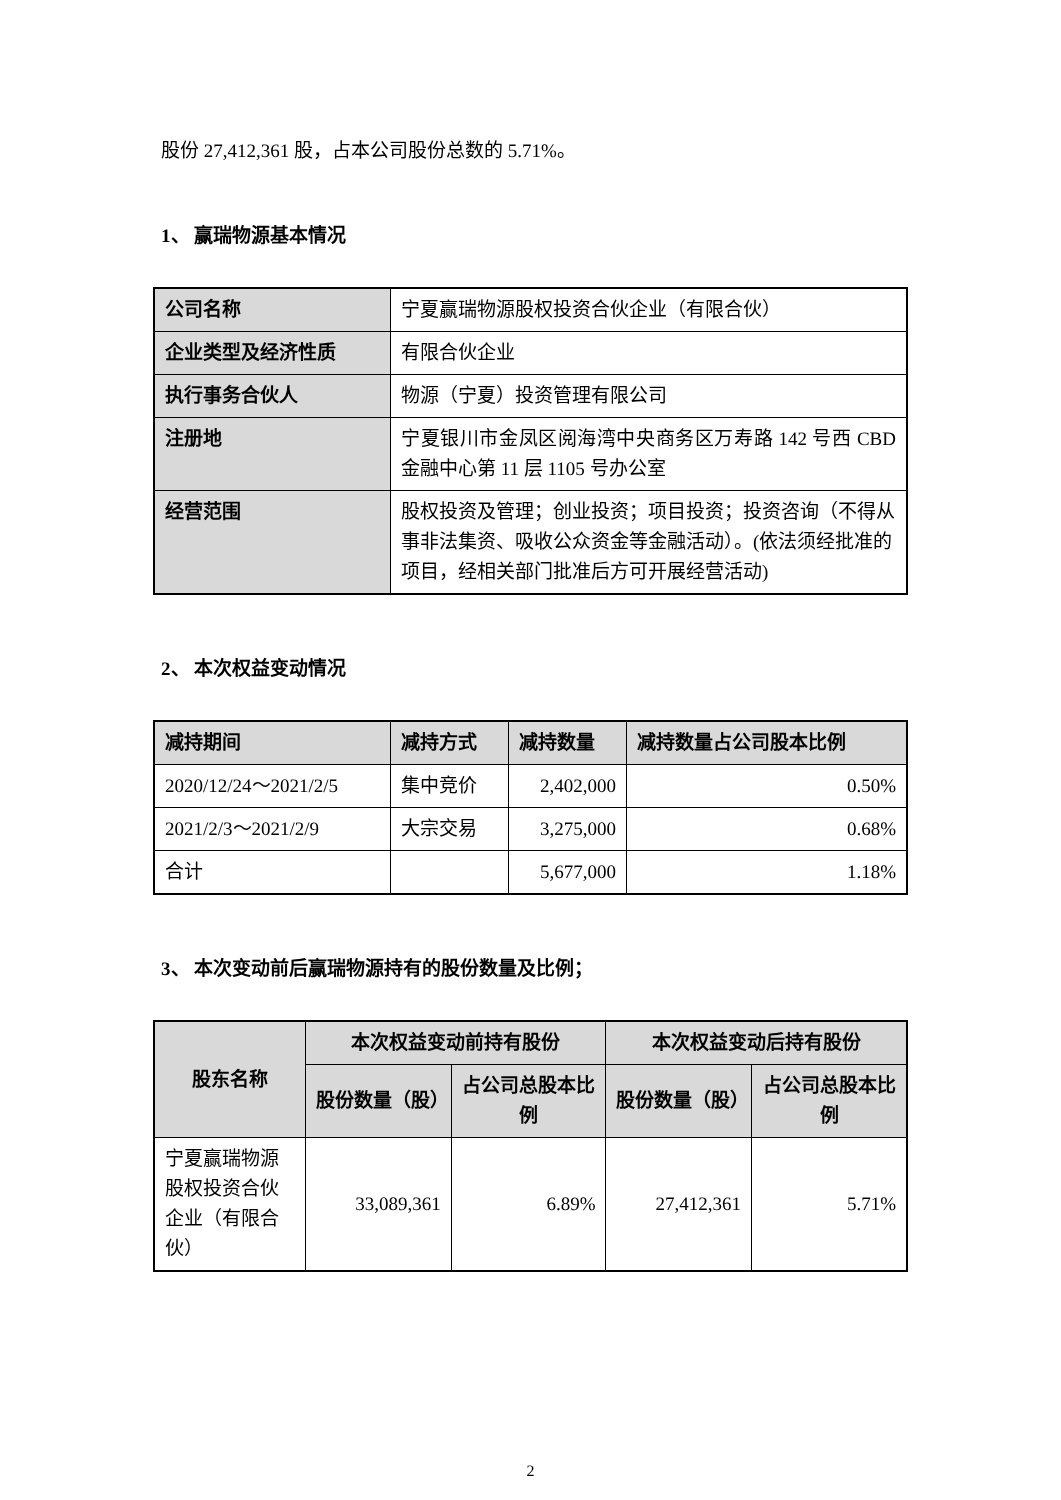股份 27,412,361 股，占本公司股份总数的 5.71%。
1、 赢瑞物源基本情况
| 公司名称 | 宁夏赢瑞物源股权投资合伙企业（有限合伙） |
| 企业类型及经济性质 | 有限合伙企业 |
| 执行事务合伙人 | 物源（宁夏）投资管理有限公司 |
| 注册地 | 宁夏银川市金凤区阅海湾中央商务区万寿路 142 号西 CBD 金融中心第 11 层 1105 号办公室 |
| 经营范围 | 股权投资及管理；创业投资；项目投资；投资咨询（不得从事非法集资、吸收公众资金等金融活动）。(依法须经批准的项目，经相关部门批准后方可开展经营活动) |
2、 本次权益变动情况
| 减持期间 | 减持方式 | 减持数量 | 减持数量占公司股本比例 |
| --- | --- | --- | --- |
| 2020/12/24～2021/2/5 | 集中竞价 | 2,402,000 | 0.50% |
| 2021/2/3～2021/2/9 | 大宗交易 | 3,275,000 | 0.68% |
| 合计 | | 5,677,000 | 1.18% |
3、 本次变动前后赢瑞物源持有的股份数量及比例；
| 股东名称 | 本次权益变动前持有股份 | | 本次权益变动后持有股份 | |
| --- | --- | --- | --- | --- |
| | 股份数量（股） | 占公司总股本比例 | 股份数量（股） | 占公司总股本比例 |
| 宁夏赢瑞物源股权投资合伙企业（有限合伙） | 33,089,361 | 6.89% | 27,412,361 | 5.71% |
2